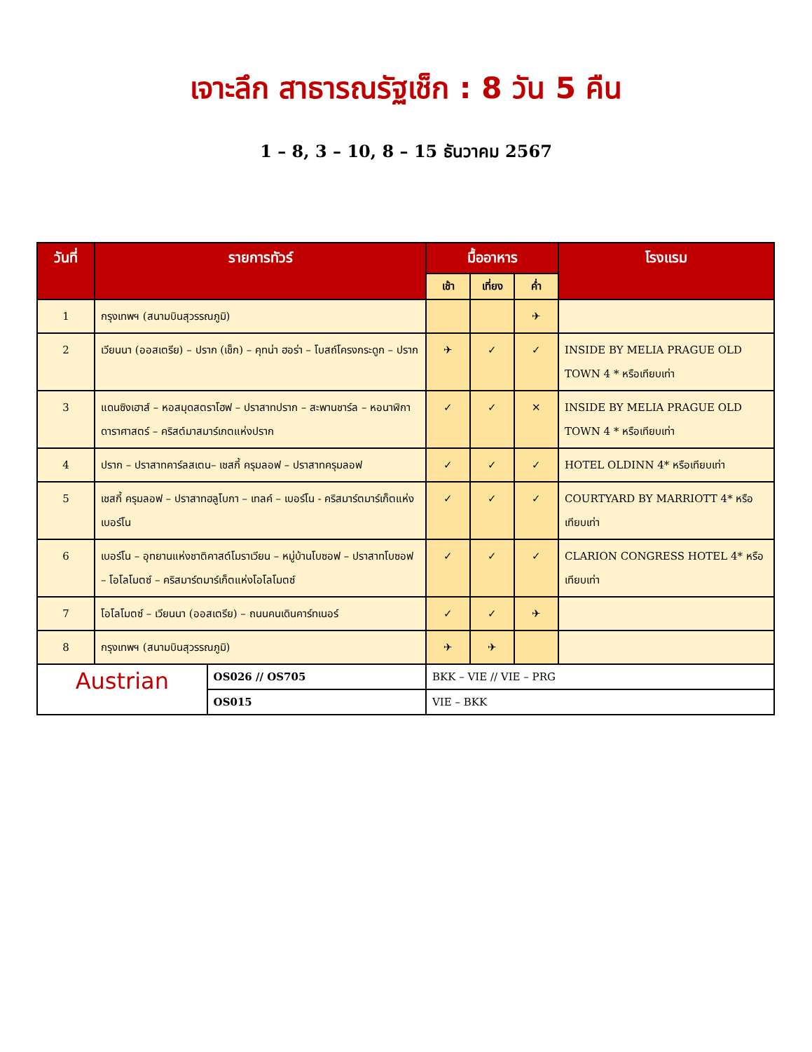เจาะลึก สาธารณรัฐเช็ก : 8 วัน 5 คืน
1 – 8, 3 – 10, 8 – 15 ธันวาคม 2567
| วันที่ | รายการทัวร์ | | มื้ออาหาร | | | โรงแรม |
| --- | --- | --- | --- | --- | --- | --- |
| | | | เช้า | เที่ยง | ค่ำ | |
| 1 | กรุงเทพฯ (สนามบินสุวรรณภูมิ) | | | | ✈ | |
| 2 | เวียนนา (ออสเตรีย) – ปราก (เช็ก) – คุทน่า ฮอร่า – โบสถ์โครงกระดูก – ปราก | | ✈ | ✓ | ✓ | INSIDE BY MELIA PRAGUE OLD TOWN 4 * หรือเทียบเท่า |
| 3 | แดนซิงเฮาส์ – หอสมุดสตราโฮฟ – ปราสาทปราก – สะพานชาร์ล – หอนาฬิกาดาราศาสตร์ – คริสต์มาสมาร์เกตแห่งปราก | | ✓ | ✓ | ✕ | INSIDE BY MELIA PRAGUE OLD TOWN 4 * หรือเทียบเท่า |
| 4 | ปราก – ปราสาทคาร์ลสเตน– เชสกี้ ครุมลอฟ – ปราสาทครุมลอฟ | | ✓ | ✓ | ✓ | HOTEL OLDINN 4* หรือเทียบเท่า |
| 5 | เชสกี้ ครุมลอฟ – ปราสาทฮลูโบกา – เทลค์ – เบอร์โน - คริสมาร์ตมาร์เก็ตแห่งเบอร์โน | | ✓ | ✓ | ✓ | COURTYARD BY MARRIOTT 4* หรือเทียบเท่า |
| 6 | เบอร์โน – อุทยานแห่งชาติคาสต์โมราเวียน – หมู่บ้านโบซอฟ – ปราสาทโบซอฟ – โอโลโมตซ์ – คริสมาร์ตมาร์เก็ตแห่งโอโลโมตซ์ | | ✓ | ✓ | ✓ | CLARION CONGRESS HOTEL 4* หรือเทียบเท่า |
| 7 | โอโลโมตซ์ – เวียนนา (ออสเตรีย) – ถนนคนเดินคาร์ทเนอร์ | | ✓ | ✓ | ✈ | |
| 8 | กรุงเทพฯ (สนามบินสุวรรณภูมิ) | | ✈ | ✈ | | |
| Austrian | | OS026 // OS705 | BKK – VIE // VIE – PRG | | | |
| | | OS015 | VIE – BKK | | | |